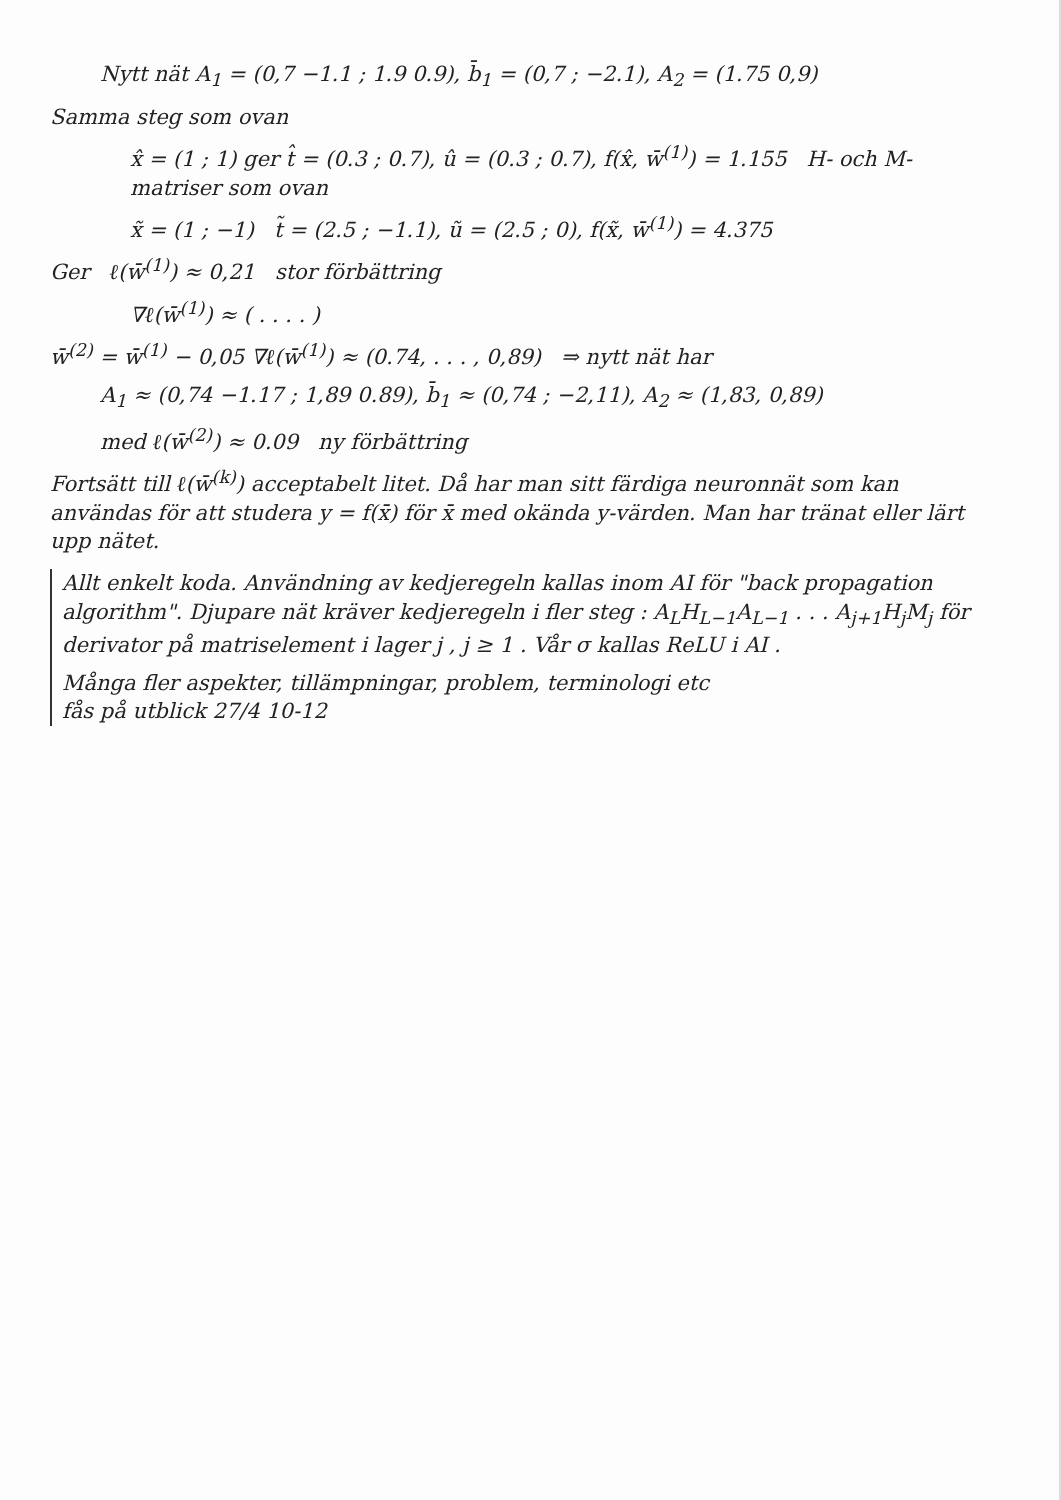Nytt nät A<sub>1</sub> = (0,7 −1.1 ; 1.9 0.9), b̄<sub>1</sub> = (0,7 ; −2.1), A<sub>2</sub> = (1.75 0,9)
Samma steg som ovan
x̂ = (1 ; 1) ger t̂ = (0.3 ; 0.7), û = (0.3 ; 0.7), f(x̂, w̄<sup>(1)</sup>) = 1.155 H- och M-matriser som ovan
x̃ = (1 ; −1) t̃ = (2.5 ; −1.1), ũ = (2.5 ; 0), f(x̃, w̄<sup>(1)</sup>) = 4.375
Ger ℓ(w̄<sup>(1)</sup>) ≈ 0,21 stor förbättring
∇ℓ(w̄<sup>(1)</sup>) ≈ ( . . . . )
w̄<sup>(2)</sup> = w̄<sup>(1)</sup> − 0,05 ∇ℓ(w̄<sup>(1)</sup>) ≈ (0.74, . . . , 0,89) ⇒ nytt nät har
A<sub>1</sub> ≈ (0,74 −1.17 ; 1,89 0.89), b̄<sub>1</sub> ≈ (0,74 ; −2,11), A<sub>2</sub> ≈ (1,83, 0,89)
med ℓ(w̄<sup>(2)</sup>) ≈ 0.09 ny förbättring
Fortsätt till ℓ(w̄<sup>(k)</sup>) acceptabelt litet. Då har man sitt färdiga neuronnät som kan användas för att studera y = f(x̄) för x̄ med okända y-värden. Man har tränat eller lärt upp nätet.
Allt enkelt koda. Användning av kedjeregeln kallas inom AI för "back propagation algorithm". Djupare nät kräver kedjeregeln i fler steg : A<sub>L</sub>H<sub>L−1</sub>A<sub>L−1</sub> . . . A<sub>j+1</sub>H<sub>j</sub>M<sub>j</sub> för derivator på matriselement i lager j , j ≥ 1 . Vår σ kallas ReLU i AI .
Många fler aspekter, tillämpningar, problem, terminologi etc
fås på utblick 27/4 10-12